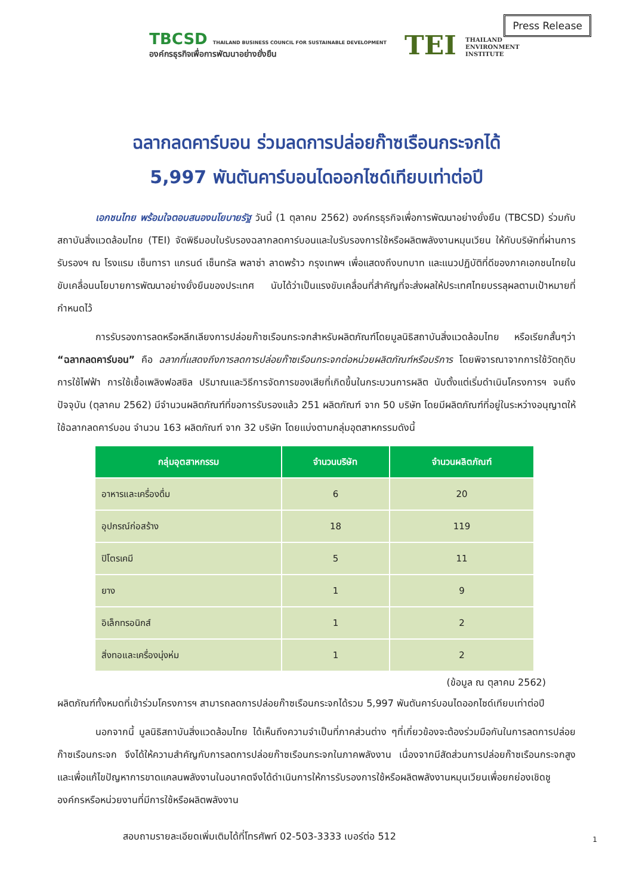Press Release
TBCSD THAILAND BUSINESS COUNCIL FOR SUSTAINABLE DEVELOPMENT
องค์กรธุรกิจเพื่อการพัฒนาอย่างยั่งยืน
TEI THAILAND
ENVIRONMENT
INSTITUTE
ฉลากลดคาร์บอน ร่วมลดการปล่อยก๊าซเรือนกระจกได้
5,997 พันตันคาร์บอนไดออกไซด์เทียบเท่าต่อปี
เอกชนไทย พร้อมใจตอบสนองนโยบายรัฐ วันนี้ (1 ตุลาคม 2562) องค์กรธุรกิจเพื่อการพัฒนาอย่างยั่งยืน (TBCSD) ร่วมกับ สถาบันสิ่งแวดล้อมไทย (TEI) จัดพิธีมอบใบรับรองฉลากลดคาร์บอนและใบรับรองการใช้หรือผลิตพลังงานหมุนเวียน ให้กับบริษัทที่ผ่านการรับรองฯ ณ โรงแรม เซ็นทารา แกรนด์ เซ็นทรัล พลาซ่า ลาดพร้าว กรุงเทพฯ เพื่อแสดงถึงบทบาท และแนวปฏิบัติที่ดีของภาคเอกชนไทยในขับเคลื่อนนโยบายการพัฒนาอย่างยั่งยืนของประเทศ นับได้ว่าเป็นแรงขับเคลื่อนที่สำคัญที่จะส่งผลให้ประเทศไทยบรรลุผลตามเป้าหมายที่กำหนดไว้
การรับรองการลดหรือหลีกเลียงการปล่อยก๊าซเรือนกระจกสำหรับผลิตภัณฑ์โดยมูลนิธิสถาบันสิ่งแวดล้อมไทย หรือเรียกสั้นๆว่า “ฉลากลดคาร์บอน” คือ ฉลากที่แสดงถึงการลดการปล่อยก๊าซเรือนกระจกต่อหน่วยผลิตภัณฑ์หรือบริการ โดยพิจารณาจากการใช้วัตถุดิบ การใช้ไฟฟ้า การใช้เชื้อเพลิงฟอสซิล ปริมาณและวิธีการจัดการของเสียที่เกิดขึ้นในกระบวนการผลิต นับตั้งแต่เริ่มดำเนินโครงการฯ จนถึงปัจจุบัน (ตุลาคม 2562) มีจำนวนผลิตภัณฑ์ที่ขอการรับรองแล้ว 251 ผลิตภัณฑ์ จาก 50 บริษัท โดยมีผลิตภัณฑ์ที่อยู่ในระหว่างอนุญาตให้ใช้ฉลากลดคาร์บอน จำนวน 163 ผลิตภัณฑ์ จาก 32 บริษัท โดยแบ่งตามกลุ่มอุตสาหกรรมดังนี้
| กลุ่มอุตสาหกรรม | จำนวนบริษัท | จำนวนผลิตภัณฑ์ |
| --- | --- | --- |
| อาหารและเครื่องดื่ม | 6 | 20 |
| อุปกรณ์ก่อสร้าง | 18 | 119 |
| ปิโตรเคมี | 5 | 11 |
| ยาง | 1 | 9 |
| อิเล็กทรอนิกส์ | 1 | 2 |
| สิ่งทอและเครื่องนุ่งห่ม | 1 | 2 |
(ข้อมูล ณ ตุลาคม 2562)
ผลิตภัณฑ์ทั้งหมดที่เข้าร่วมโครงการฯ สามารถลดการปล่อยก๊าซเรือนกระจกได้รวม 5,997 พันตันคาร์บอนไดออกไซด์เทียบเท่าต่อปี
นอกจากนี้ มูลนิธิสถาบันสิ่งแวดล้อมไทย ได้เห็นถึงความจำเป็นที่ภาคส่วนต่าง ๆที่เกี่ยวข้องจะต้องร่วมมือกันในการลดการปล่อยก๊าซเรือนกระจก จึงได้ให้ความสำคัญกับการลดการปล่อยก๊าซเรือนกระจกในภาคพลังงาน เนื่องจากมีสัดส่วนการปล่อยก๊าซเรือนกระจกสูง และเพื่อแก้ไขปัญหาการขาดแคลนพลังงานในอนาคตจึงได้ดำเนินการให้การรับรองการใช้หรือผลิตพลังงานหมุนเวียนเพื่อยกย่องเชิดชูองค์กรหรือหน่วยงานที่มีการใช้หรือผลิตพลังงาน
สอบถามรายละเอียดเพิ่มเติมได้ที่โทรศัพท์ 02-503-3333 เบอร์ต่อ 512
1